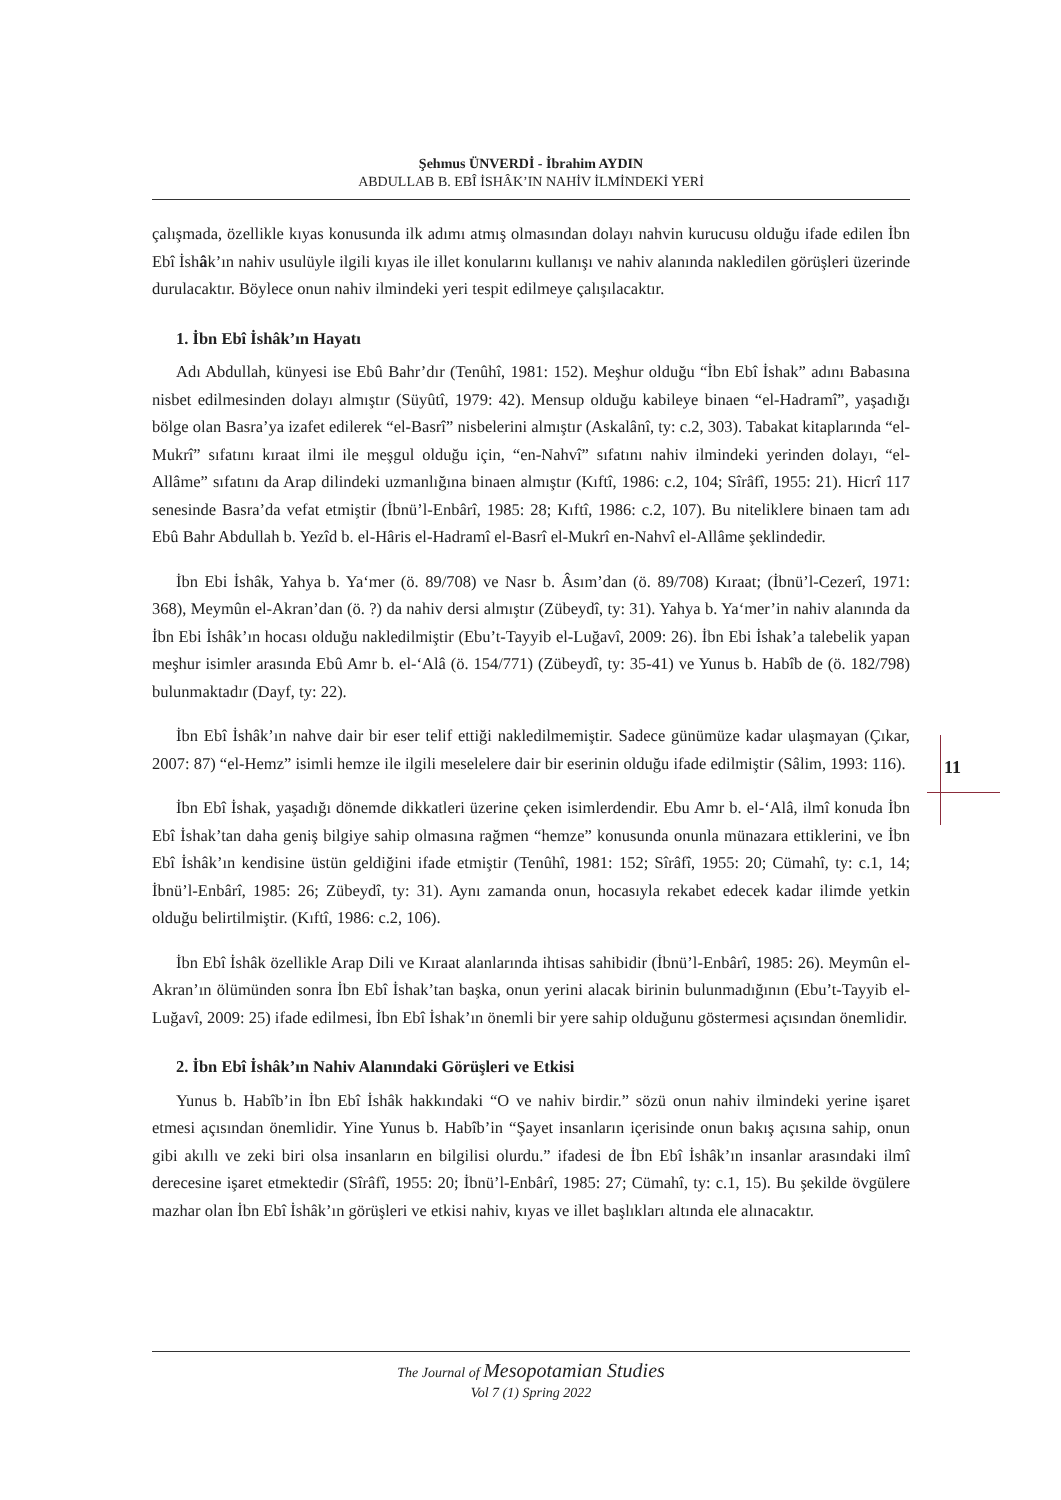Şehmus ÜNVERDİ - İbrahim AYDIN
ABDULLAB B. EBÎ İSHÂK’IN NAHİV İLMİNDEKİ YERİ
çalışmada, özellikle kıyas konusunda ilk adımı atmış olmasından dolayı nahvin kurucusu olduğu ifade edilen İbn Ebî İshâk’ın nahiv usulüyle ilgili kıyas ile illet konularını kullanışı ve nahiv alanında nakledilen görüşleri üzerinde durulacaktır. Böylece onun nahiv ilmindeki yeri tespit edilmeye çalışılacaktır.
1. İbn Ebî İshâk’ın Hayatı
Adı Abdullah, künyesi ise Ebû Bahr’dır (Tenûhî, 1981: 152). Meşhur olduğu “İbn Ebî İshak” adını Babasına nisbet edilmesinden dolayı almıştır (Süyûtî, 1979: 42). Mensup olduğu kabileye binaen “el-Hadramî”, yaşadığı bölge olan Basra’ya izafet edilerek “el-Basrî” nisbelerini almıştır (Askalânî, ty: c.2, 303). Tabakat kitaplarında “el-Mukrî” sıfatını kıraat ilmi ile meşgul olduğu için, “en-Nahvî” sıfatını nahiv ilmindeki yerinden dolayı, “el-Allâme” sıfatını da Arap dilindeki uzmanlığına binaen almıştır (Kıftî, 1986: c.2, 104; Sîrâfî, 1955: 21). Hicrî 117 senesinde Basra’da vefat etmiştir (İbnü’l-Enbârî, 1985: 28; Kıftî, 1986: c.2, 107). Bu niteliklere binaen tam adı Ebû Bahr Abdullah b. Yezîd b. el-Hâris el-Hadramî el-Basrî el-Mukrî en-Nahvî el-Allâme şeklindedir.
İbn Ebi İshâk, Yahya b. Ya‘mer (ö. 89/708) ve Nasr b. Âsım’dan (ö. 89/708) Kıraat; (İbnü’l-Cezerî, 1971: 368), Meymûn el-Akran’dan (ö. ?) da nahiv dersi almıştır (Zübeydî, ty: 31). Yahya b. Ya‘mer’in nahiv alanında da İbn Ebi İshâk’ın hocası olduğu nakledilmiştir (Ebu’t-Tayyib el-Luğavî, 2009: 26). İbn Ebi İshak’a talebelik yapan meşhur isimler arasında Ebû Amr b. el-‘Alâ (ö. 154/771) (Zübeydî, ty: 35-41) ve Yunus b. Habîb de (ö. 182/798) bulunmaktadır (Dayf, ty: 22).
İbn Ebî İshâk’ın nahve dair bir eser telif ettiği nakledilmemiştir. Sadece günümüze kadar ulaşmayan (Çıkar, 2007: 87) “el-Hemz” isimli hemze ile ilgili meselelere dair bir eserinin olduğu ifade edilmiştir (Sâlim, 1993: 116).
İbn Ebî İshak, yaşadığı dönemde dikkatleri üzerine çeken isimlerdendir. Ebu Amr b. el-‘Alâ, ilmî konuda İbn Ebî İshak’tan daha geniş bilgiye sahip olmasına rağmen “hemze” konusunda onunla münazara ettiklerini, ve İbn Ebî İshâk’ın kendisine üstün geldiğini ifade etmiştir (Tenûhî, 1981: 152; Sîrâfî, 1955: 20; Cümahî, ty: c.1, 14; İbnü’l-Enbârî, 1985: 26; Zübeydî, ty: 31). Aynı zamanda onun, hocasıyla rekabet edecek kadar ilimde yetkin olduğu belirtilmiştir. (Kıftî, 1986: c.2, 106).
İbn Ebî İshâk özellikle Arap Dili ve Kıraat alanlarında ihtisas sahibidir (İbnü’l-Enbârî, 1985: 26). Meymûn el-Akran’ın ölümünden sonra İbn Ebî İshak’tan başka, onun yerini alacak birinin bulunmadığının (Ebu’t-Tayyib el-Luğavî, 2009: 25) ifade edilmesi, İbn Ebî İshak’ın önemli bir yere sahip olduğunu göstermesi açısından önemlidir.
2. İbn Ebî İshâk’ın Nahiv Alanındaki Görüşleri ve Etkisi
Yunus b. Habîb’in İbn Ebî İshâk hakkındaki “O ve nahiv birdir.” sözü onun nahiv ilmindeki yerine işaret etmesi açısından önemlidir. Yine Yunus b. Habîb’in “Şayet insanların içerisinde onun bakış açısına sahip, onun gibi akıllı ve zeki biri olsa insanların en bilgilisi olurdu.” ifadesi de İbn Ebî İshâk’ın insanlar arasındaki ilmî derecesine işaret etmektedir (Sîrâfî, 1955: 20; İbnü’l-Enbârî, 1985: 27; Cümahî, ty: c.1, 15). Bu şekilde övgülere mazhar olan İbn Ebî İshâk’ın görüşleri ve etkisi nahiv, kıyas ve illet başlıkları altında ele alınacaktır.
11
The Journal of Mesopotamian Studies
Vol 7 (1) Spring 2022